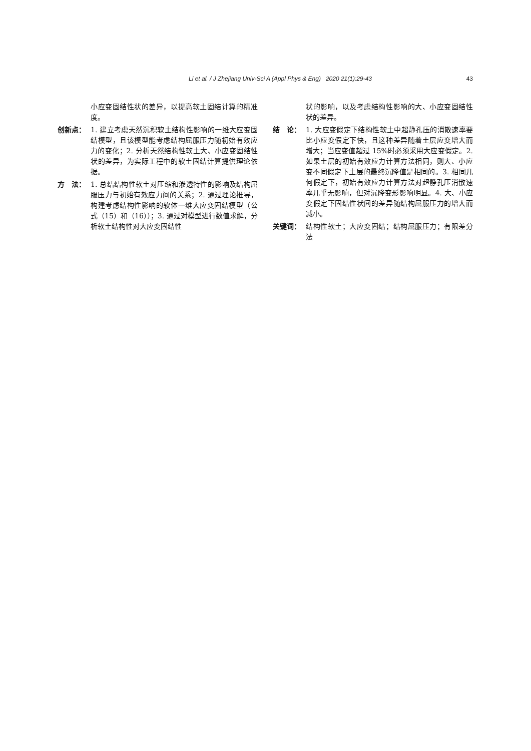Li et al. / J Zhejiang Univ-Sci A (Appl Phys & Eng) 2020 21(1):29-43 43
小应变固结性状的差异，以提高软土固结计算的精准度。
创新点： 1. 建立考虑天然沉积软土结构性影响的一维大应变固结模型，且该模型能考虑结构屈服压力随初始有效应力的变化；2. 分析天然结构性软土大、小应变固结性状的差异，为实际工程中的软土固结计算提供理论依据。
方　法： 1. 总结结构性软土对压缩和渗透特性的影响及结构屈服压力与初始有效应力间的关系；2. 通过理论推导，构建考虑结构性影响的软体一维大应变固结模型（公式（15）和（16））；3. 通过对模型进行数值求解，分析软土结构性对大应变固结性
状的影响，以及考虑结构性影响的大、小应变固结性状的差异。
结　论： 1. 大应变假定下结构性软土中超静孔压的消散速率要比小应变假定下快，且这种差异随着土层应变增大而增大；当应变值超过 15%时必须采用大应变假定。2. 如果土层的初始有效应力计算方法相同，则大、小应变不同假定下土层的最终沉降值是相同的。3. 相同几何假定下，初始有效应力计算方法对超静孔压消散速率几乎无影响，但对沉降变形影响明显。4. 大、小应变假定下固结性状间的差异随结构屈服压力的增大而减小。
关键词： 结构性软土；大应变固结；结构屈服压力；有限差分法